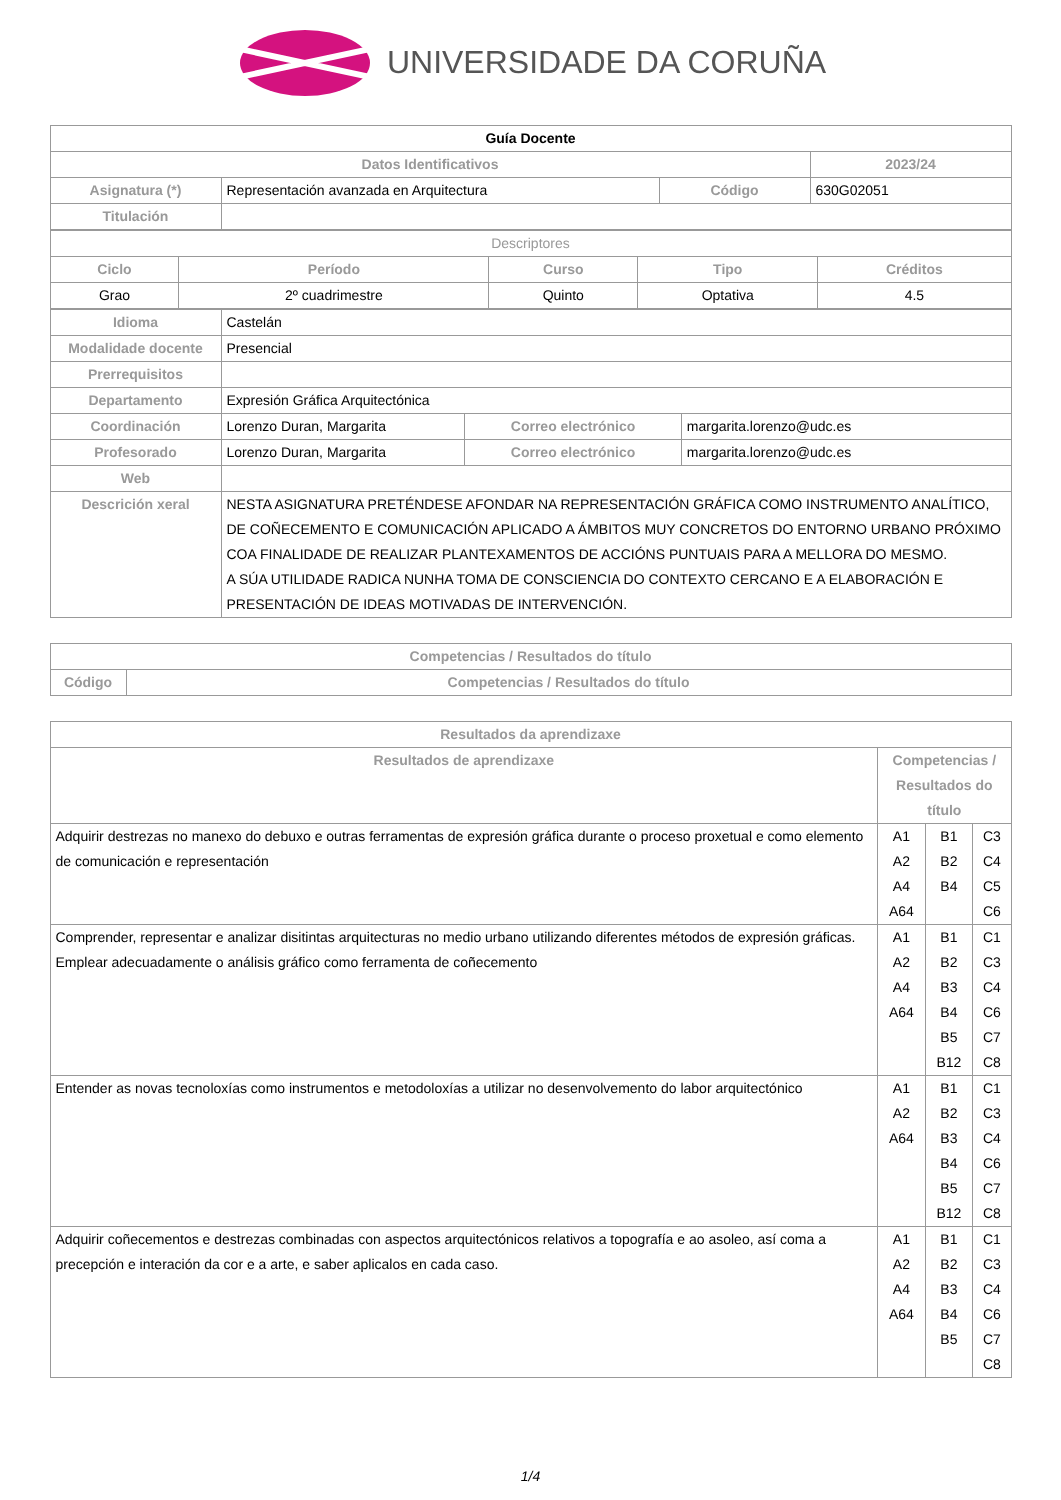UNIVERSIDADE DA CORUÑA
| Guía Docente | | | |
| Datos Identificativos | | | 2023/24 |
| Asignatura (*) | Representación avanzada en Arquitectura | Código | 630G02051 |
| Titulación | | | |
| Descriptores | | | | |
| Ciclo | Período | Curso | Tipo | Créditos |
| Grao | 2º cuadrimestre | Quinto | Optativa | 4.5 |
| Idioma | Castelán | | |
| Modalidade docente | Presencial | | |
| Prerrequisitos | | | |
| Departamento | Expresión Gráfica Arquitectónica | | |
| Coordinación | Lorenzo Duran, Margarita | Correo electrónico | margarita.lorenzo@udc.es |
| Profesorado | Lorenzo Duran, Margarita | Correo electrónico | margarita.lorenzo@udc.es |
| Web | | | |
| Descrición xeral | NESTA ASIGNATURA PRETÉNDESE AFONDAR NA REPRESENTACIÓN GRÁFICA COMO INSTRUMENTO ANALÍTICO, DE COÑECEMENTO E COMUNICACIÓN APLICADO A ÁMBITOS MUY CONCRETOS DO ENTORNO URBANO PRÓXIMO COA FINALIDADE DE REALIZAR PLANTEXAMENTOS DE ACCIÓNS PUNTUAIS PARA A MELLORA DO MESMO. A SÚA UTILIDADE RADICA NUNHA TOMA DE CONSCIENCIA DO CONTEXTO CERCANO E A ELABORACIÓN E PRESENTACIÓN DE IDEAS MOTIVADAS DE INTERVENCIÓN. | | |
| Competencias / Resultados do título | |
| --- | --- |
| Código | Competencias / Resultados do título |
| Resultados da aprendizaxe | | | |
| --- | --- | --- | --- |
| Resultados de aprendizaxe | Competencias / Resultados do título | | |
| Adquirir destrezas no manexo do debuxo e outras ferramentas de expresión gráfica durante o proceso proxetual e como elemento de comunicación e representación | A1 A2 A4 A64 | B1 B2 B4 | C3 C4 C5 C6 |
| Comprender, representar e analizar disitintas arquitecturas no medio urbano utilizando diferentes métodos de expresión gráficas. Emplear adecuadamente o análisis gráfico como ferramenta de coñecemento | A1 A2 A4 A64 | B1 B2 B3 B4 B5 B12 | C1 C3 C4 C6 C7 C8 |
| Entender as novas tecnoloxías como instrumentos e metodoloxías a utilizar no desenvolvemento do labor arquitectónico | A1 A2 A64 | B1 B2 B3 B4 B5 B12 | C1 C3 C4 C6 C7 C8 |
| Adquirir coñecementos e destrezas combinadas con aspectos arquitectónicos relativos a topografía e ao asoleo, así coma a precepción e interación da cor e a arte, e saber aplicalos en cada caso. | A1 A2 A4 A64 | B1 B2 B3 B4 B5 | C1 C3 C4 C6 C7 C8 |
1/4